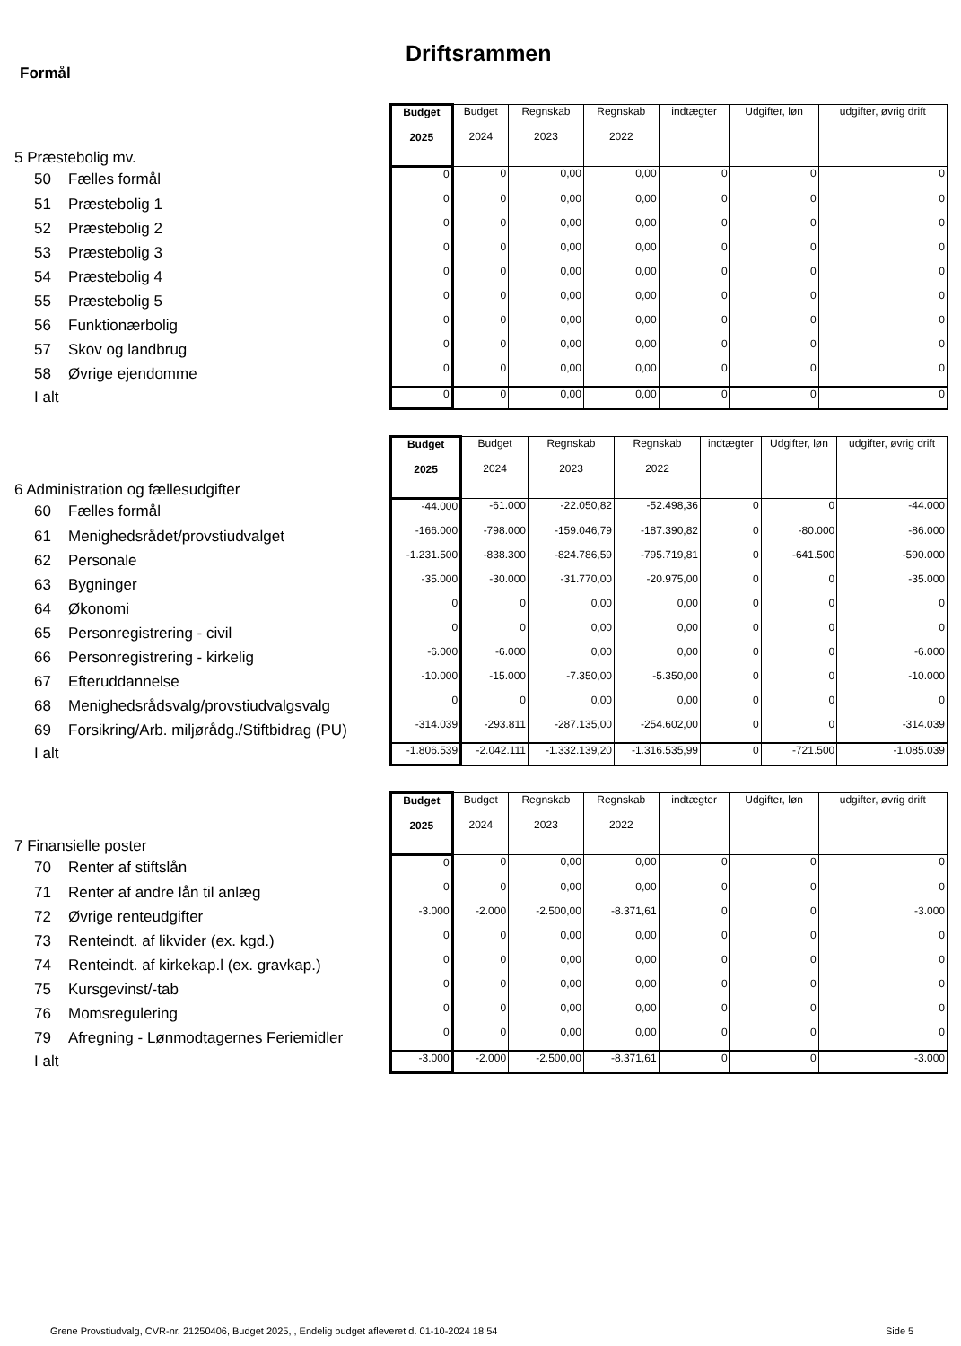Driftsrammen
Formål
| 5 Præstebolig mv. | Budget 2025 | Budget 2024 | Regnskab 2023 | Regnskab 2022 | indtægter | Udgifter, løn | udgifter, øvrig drift |
| 50 Fælles formål | 0 | 0 | 0,00 | 0,00 | 0 | 0 | 0 |
| 51 Præstebolig 1 | 0 | 0 | 0,00 | 0,00 | 0 | 0 | 0 |
| 52 Præstebolig 2 | 0 | 0 | 0,00 | 0,00 | 0 | 0 | 0 |
| 53 Præstebolig 3 | 0 | 0 | 0,00 | 0,00 | 0 | 0 | 0 |
| 54 Præstebolig 4 | 0 | 0 | 0,00 | 0,00 | 0 | 0 | 0 |
| 55 Præstebolig 5 | 0 | 0 | 0,00 | 0,00 | 0 | 0 | 0 |
| 56 Funktionærbolig | 0 | 0 | 0,00 | 0,00 | 0 | 0 | 0 |
| 57 Skov og landbrug | 0 | 0 | 0,00 | 0,00 | 0 | 0 | 0 |
| 58 Øvrige ejendomme | 0 | 0 | 0,00 | 0,00 | 0 | 0 | 0 |
| I alt | 0 | 0 | 0,00 | 0,00 | 0 | 0 | 0 |
| 6 Administration og fællesudgifter | Budget 2025 | Budget 2024 | Regnskab 2023 | Regnskab 2022 | indtægter | Udgifter, løn | udgifter, øvrig drift |
| 60 Fælles formål | -44.000 | -61.000 | -22.050,82 | -52.498,36 | 0 | 0 | -44.000 |
| 61 Menighedsrådet/provstiudvalget | -166.000 | -798.000 | -159.046,79 | -187.390,82 | 0 | -80.000 | -86.000 |
| 62 Personale | -1.231.500 | -838.300 | -824.786,59 | -795.719,81 | 0 | -641.500 | -590.000 |
| 63 Bygninger | -35.000 | -30.000 | -31.770,00 | -20.975,00 | 0 | 0 | -35.000 |
| 64 Økonomi | 0 | 0 | 0,00 | 0,00 | 0 | 0 | 0 |
| 65 Personregistrering - civil | 0 | 0 | 0,00 | 0,00 | 0 | 0 | 0 |
| 66 Personregistrering - kirkelig | -6.000 | -6.000 | 0,00 | 0,00 | 0 | 0 | -6.000 |
| 67 Efteruddannelse | -10.000 | -15.000 | -7.350,00 | -5.350,00 | 0 | 0 | -10.000 |
| 68 Menighedsrådsvalg/provstiudvalgsvalg | 0 | 0 | 0,00 | 0,00 | 0 | 0 | 0 |
| 69 Forsikring/Arb. miljørådg./Stiftbidrag (PU) | -314.039 | -293.811 | -287.135,00 | -254.602,00 | 0 | 0 | -314.039 |
| I alt | -1.806.539 | -2.042.111 | -1.332.139,20 | -1.316.535,99 | 0 | -721.500 | -1.085.039 |
| 7 Finansielle poster | Budget 2025 | Budget 2024 | Regnskab 2023 | Regnskab 2022 | indtægter | Udgifter, løn | udgifter, øvrig drift |
| 70 Renter af stiftslån | 0 | 0 | 0,00 | 0,00 | 0 | 0 | 0 |
| 71 Renter af andre lån til anlæg | 0 | 0 | 0,00 | 0,00 | 0 | 0 | 0 |
| 72 Øvrige renteudgifter | -3.000 | -2.000 | -2.500,00 | -8.371,61 | 0 | 0 | -3.000 |
| 73 Renteindt. af likvider (ex. kgd.) | 0 | 0 | 0,00 | 0,00 | 0 | 0 | 0 |
| 74 Renteindt. af kirkekap.l (ex. gravkap.) | 0 | 0 | 0,00 | 0,00 | 0 | 0 | 0 |
| 75 Kursgevinst/-tab | 0 | 0 | 0,00 | 0,00 | 0 | 0 | 0 |
| 76 Momsregulering | 0 | 0 | 0,00 | 0,00 | 0 | 0 | 0 |
| 79 Afregning - Lønmodtagernes Feriemidler | 0 | 0 | 0,00 | 0,00 | 0 | 0 | 0 |
| I alt | -3.000 | -2.000 | -2.500,00 | -8.371,61 | 0 | 0 | -3.000 |
Grene Provstiudvalg, CVR-nr. 21250406, Budget 2025, , Endelig budget afleveret d. 01-10-2024 18:54
Side 5